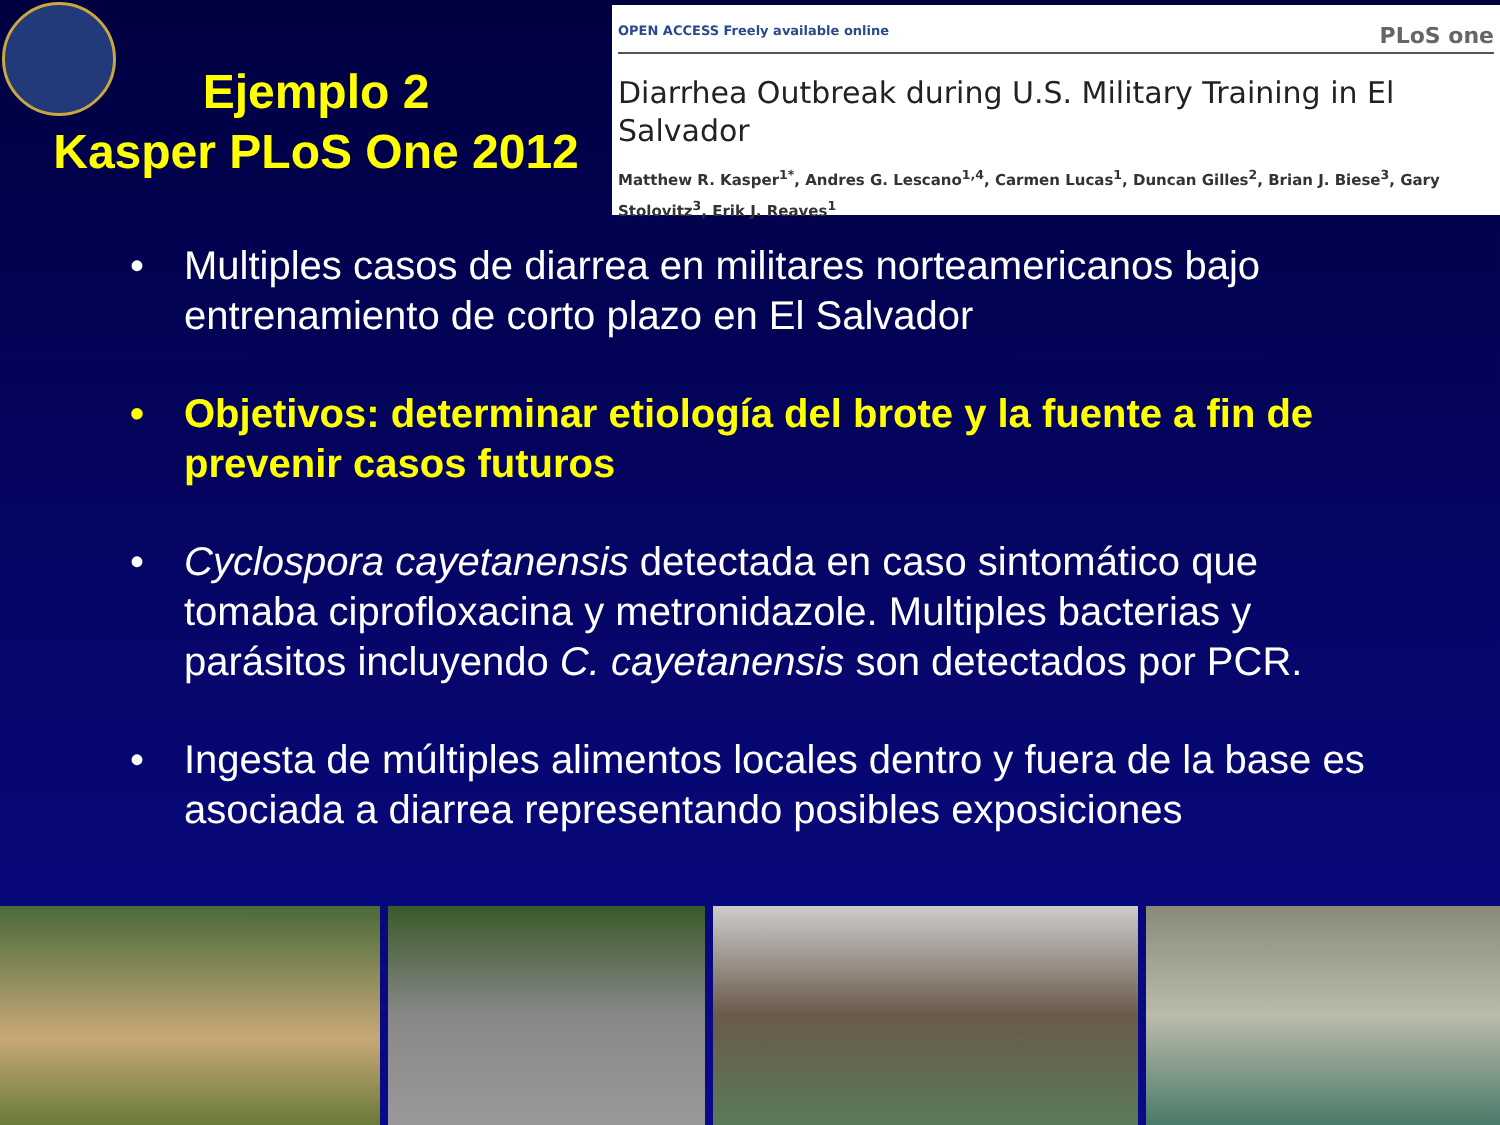Ejemplo 2
Kasper PLoS One 2012
OPEN ACCESS Freely available online PLoS one
Diarrhea Outbreak during U.S. Military Training in El Salvador
Matthew R. Kasper<sup>1*</sup>, Andres G. Lescano<sup>1,4</sup>, Carmen Lucas<sup>1</sup>, Duncan Gilles<sup>2</sup>, Brian J. Biese<sup>3</sup>, Gary Stolovitz<sup>3</sup>, Erik J. Reaves<sup>1</sup>
• Multiples casos de diarrea en militares norteamericanos bajo entrenamiento de corto plazo en El Salvador
• Objetivos: determinar etiología del brote y la fuente a fin de prevenir casos futuros
• Cyclospora cayetanensis detectada en caso sintomático que tomaba ciprofloxacina y metronidazole. Multiples bacterias y parásitos incluyendo C. cayetanensis son detectados por PCR.
• Ingesta de múltiples alimentos locales dentro y fuera de la base es asociada a diarrea representando posibles exposiciones